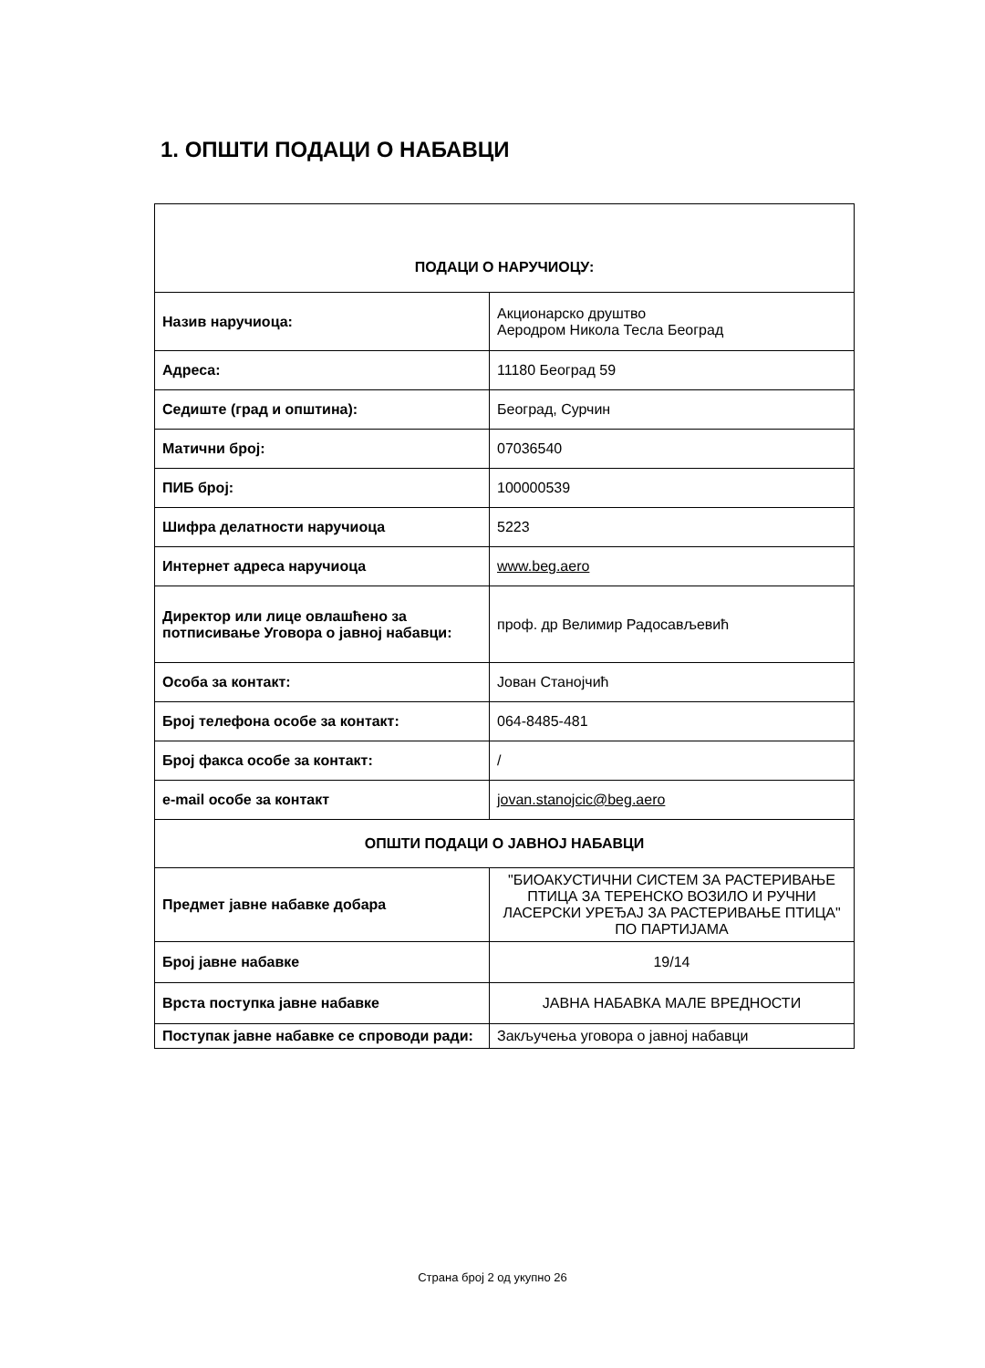1. ОПШТИ ПОДАЦИ О НАБАВЦИ
| ПОДАЦИ О НАРУЧИОЦУ: | |
| --- | --- |
| Назив наручиоца: | Акционарско друштво Аеродром Никола Тесла Београд |
| Адреса: | 11180 Београд 59 |
| Седиште (град и општина): | Београд, Сурчин |
| Матични број: | 07036540 |
| ПИБ број: | 100000539 |
| Шифра делатности наручиоца | 5223 |
| Интернет адреса наручиоца | www.beg.aero |
| Директор или лице овлашћено за потписивање Уговора о јавној набавци: | проф. др Велимир Радосављевић |
| Особа за контакт: | Јован Станојчић |
| Број телефона особе за контакт: | 064-8485-481 |
| Број факса особе за контакт: | / |
| e-mail особе за контакт | jovan.stanojcic@beg.aero |
| ОПШТИ ПОДАЦИ О ЈАВНОЈ НАБАВЦИ | |
| Предмет јавне набавке добара | "БИОАКУСТИЧНИ СИСТЕМ ЗА РАСТЕРИВАЊЕ ПТИЦА ЗА ТЕРЕНСКО ВОЗИЛО И РУЧНИ ЛАСЕРСКИ УРЕЂАЈ ЗА РАСТЕРИВАЊЕ ПТИЦА" ПО ПАРТИЈАМА |
| Број јавне набавке | 19/14 |
| Врста поступка јавне набавке | ЈАВНА НАБАВКА МАЛЕ ВРЕДНОСТИ |
| Поступак јавне набавке се спроводи ради: | Закључења уговора о јавној набавци |
Страна број 2 од укупно 26